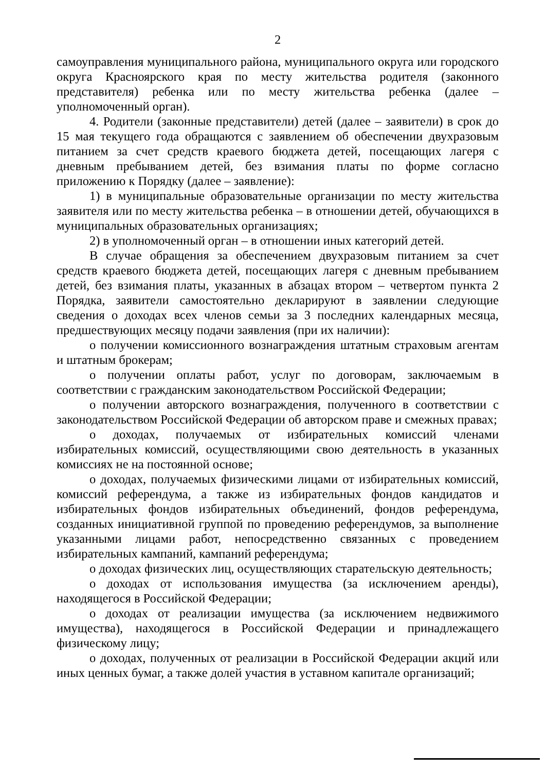2
самоуправления муниципального района, муниципального округа или городского округа Красноярского края по месту жительства родителя (законного представителя) ребенка или по месту жительства ребенка (далее – уполномоченный орган).
4. Родители (законные представители) детей (далее – заявители) в срок до 15 мая текущего года обращаются с заявлением об обеспечении двухразовым питанием за счет средств краевого бюджета детей, посещающих лагеря с дневным пребыванием детей, без взимания платы по форме согласно приложению к Порядку (далее – заявление):
1) в муниципальные образовательные организации по месту жительства заявителя или по месту жительства ребенка – в отношении детей, обучающихся в муниципальных образовательных организациях;
2) в уполномоченный орган – в отношении иных категорий детей.
В случае обращения за обеспечением двухразовым питанием за счет средств краевого бюджета детей, посещающих лагеря с дневным пребыванием детей, без взимания платы, указанных в абзацах втором – четвертом пункта 2 Порядка, заявители самостоятельно декларируют в заявлении следующие сведения о доходах всех членов семьи за 3 последних календарных месяца, предшествующих месяцу подачи заявления (при их наличии):
о получении комиссионного вознаграждения штатным страховым агентам и штатным брокерам;
о получении оплаты работ, услуг по договорам, заключаемым в соответствии с гражданским законодательством Российской Федерации;
о получении авторского вознаграждения, полученного в соответствии с законодательством Российской Федерации об авторском праве и смежных правах;
о доходах, получаемых от избирательных комиссий членами избирательных комиссий, осуществляющими свою деятельность в указанных комиссиях не на постоянной основе;
о доходах, получаемых физическими лицами от избирательных комиссий, комиссий референдума, а также из избирательных фондов кандидатов и избирательных фондов избирательных объединений, фондов референдума, созданных инициативной группой по проведению референдумов, за выполнение указанными лицами работ, непосредственно связанных с проведением избирательных кампаний, кампаний референдума;
о доходах физических лиц, осуществляющих старательскую деятельность;
о доходах от использования имущества (за исключением аренды), находящегося в Российской Федерации;
о доходах от реализации имущества (за исключением недвижимого имущества), находящегося в Российской Федерации и принадлежащего физическому лицу;
о доходах, полученных от реализации в Российской Федерации акций или иных ценных бумаг, а также долей участия в уставном капитале организаций;